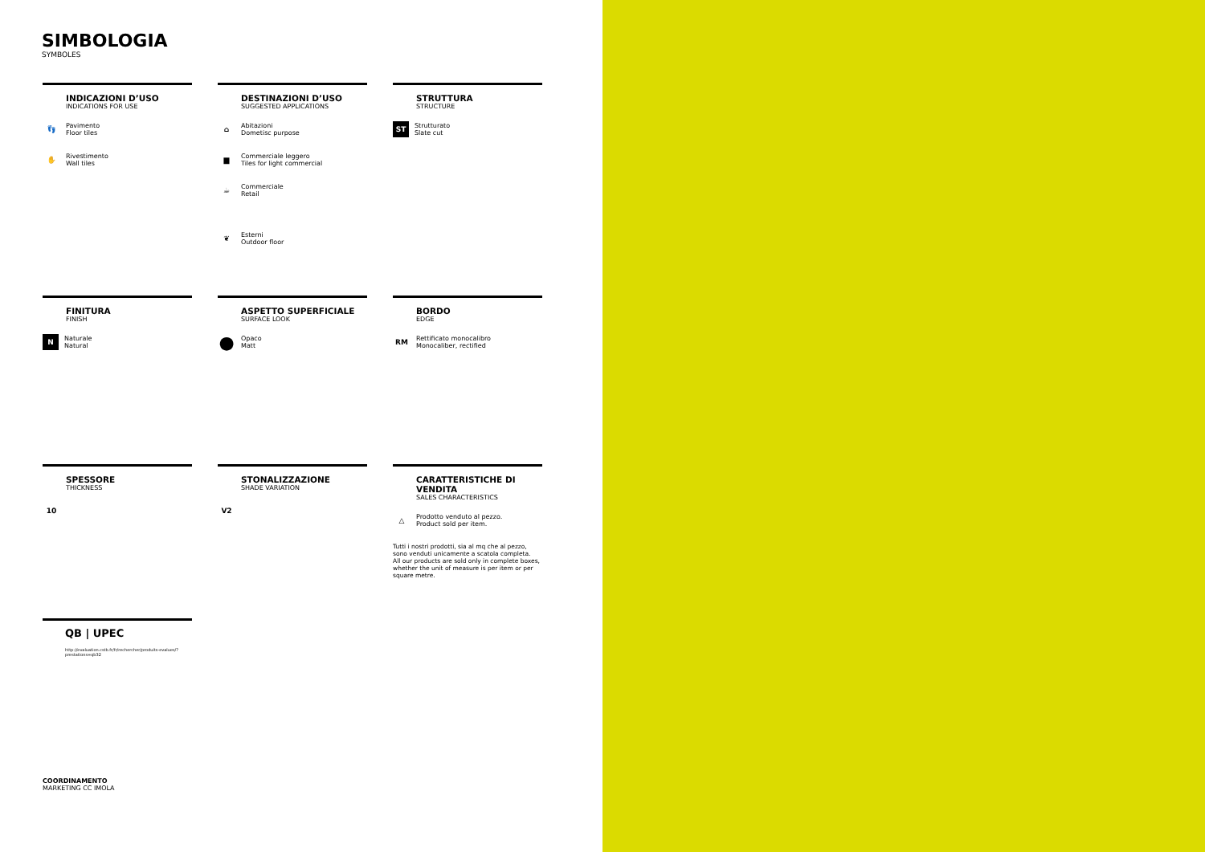SIMBOLOGIA
SYMBOLES
INDICAZIONI D’USO
INDICATIONS FOR USE
👣
Pavimento
Floor tiles
✋
Rivestimento
Wall tiles
DESTINAZIONI D’USO
SUGGESTED APPLICATIONS
⌂
Abitazioni
Dometisc purpose
▆
Commerciale leggero
Tiles for light commercial
☕
Commerciale
Retail
❦
Esterni
Outdoor floor
STRUTTURA
STRUCTURE
ST
Strutturato
Slate cut
FINITURA
FINISH
N
Naturale
Natural
ASPETTO SUPERFICIALE
SURFACE LOOK
●
Opaco
Matt
BORDO
EDGE
RM
Rettificato monocalibro
Monocaliber, rectified
SPESSORE
THICKNESS
10
STONALIZZAZIONE
SHADE VARIATION
V2
CARATTERISTICHE DI VENDITA
SALES CHARACTERISTICS
△
Prodotto venduto al pezzo.
Product sold per item.
Tutti i nostri prodotti, sia al mq che al pezzo, sono venduti unicamente a scatola completa.
All our products are sold only in complete boxes, whether the unit of measure is per item or per square metre.
QB | UPEC
http://evaluation.cstb.fr/fr/rechercher/produits-evalues/?prestations=qb32
COORDINAMENTO
MARKETING CC IMOLA